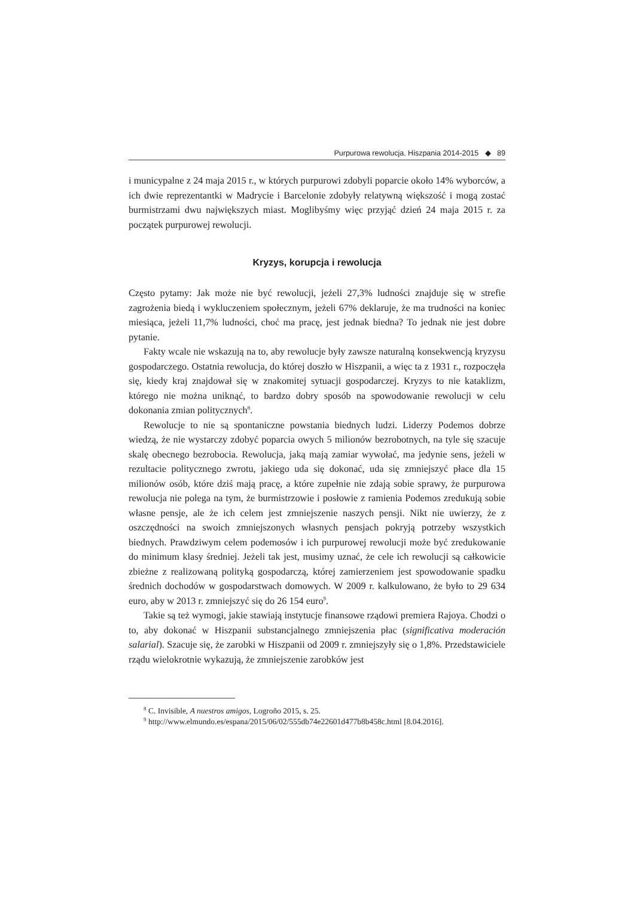Purpurowa rewolucja. Hiszpania 2014-2015 ◆ 89
i municypalne z 24 maja 2015 r., w których purpurowi zdobyli poparcie około 14% wyborców, a ich dwie reprezentantki w Madrycie i Barcelonie zdobyły relatywną większość i mogą zostać burmistrzami dwu największych miast. Moglibyśmy więc przyjąć dzień 24 maja 2015 r. za początek purpurowej rewolucji.
Kryzys, korupcja i rewolucja
Często pytamy: Jak może nie być rewolucji, jeżeli 27,3% ludności znajduje się w strefie zagrożenia biedą i wykluczeniem społecznym, jeżeli 67% deklaruje, że ma trudności na koniec miesiąca, jeżeli 11,7% ludności, choć ma pracę, jest jednak biedna? To jednak nie jest dobre pytanie.
Fakty wcale nie wskazują na to, aby rewolucje były zawsze naturalną konsekwencją kryzysu gospodarczego. Ostatnia rewolucja, do której doszło w Hiszpanii, a więc ta z 1931 r., rozpoczęła się, kiedy kraj znajdował się w znakomitej sytuacji gospodarczej. Kryzys to nie kataklizm, którego nie można uniknąć, to bardzo dobry sposób na spowodowanie rewolucji w celu dokonania zmian politycznych<sup>8</sup>.
Rewolucje to nie są spontaniczne powstania biednych ludzi. Liderzy Podemos dobrze wiedzą, że nie wystarczy zdobyć poparcia owych 5 milionów bezrobotnych, na tyle się szacuje skalę obecnego bezrobocia. Rewolucja, jaką mają zamiar wywołać, ma jedynie sens, jeżeli w rezultacie politycznego zwrotu, jakiego uda się dokonać, uda się zmniejszyć płace dla 15 milionów osób, które dziś mają pracę, a które zupełnie nie zdają sobie sprawy, że purpurowa rewolucja nie polega na tym, że burmistrzowie i posłowie z ramienia Podemos zredukują sobie własne pensje, ale że ich celem jest zmniejszenie naszych pensji. Nikt nie uwierzy, że z oszczędności na swoich zmniejszonych własnych pensjach pokryją potrzeby wszystkich biednych. Prawdziwym celem podemosów i ich purpurowej rewolucji może być zredukowanie do minimum klasy średniej. Jeżeli tak jest, musimy uznać, że cele ich rewolucji są całkowicie zbieżne z realizowaną polityką gospodarczą, której zamierzeniem jest spowodowanie spadku średnich dochodów w gospodarstwach domowych. W 2009 r. kalkulowano, że było to 29 634 euro, aby w 2013 r. zmniejszyć się do 26 154 euro<sup>9</sup>.
Takie są też wymogi, jakie stawiają instytucje finansowe rządowi premiera Rajoya. Chodzi o to, aby dokonać w Hiszpanii substancjalnego zmniejszenia płac (significativa moderación salarial). Szacuje się, że zarobki w Hiszpanii od 2009 r. zmniejszyły się o 1,8%. Przedstawiciele rządu wielokrotnie wykazują, że zmniejszenie zarobków jest
<sup>8</sup> C. Invisible, A nuestros amigos, Logroño 2015, s. 25.
<sup>9</sup> http://www.elmundo.es/espana/2015/06/02/555db74e22601d477b8b458c.html [8.04.2016].